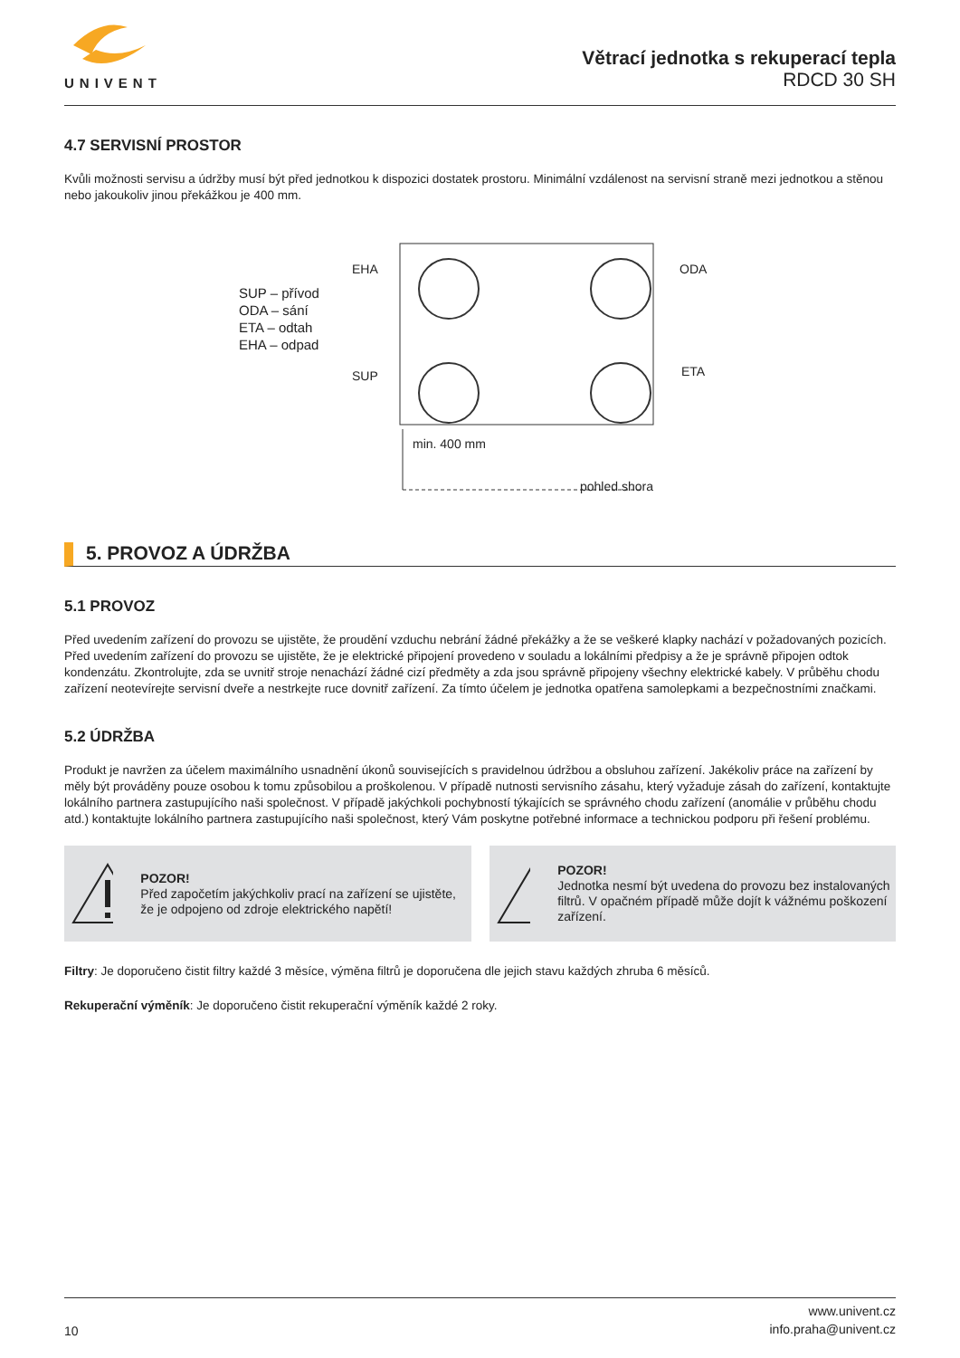UNIVENT
Větrací jednotka s rekuperací tepla
RDCD 30 SH
4.7 SERVISNÍ PROSTOR
Kvůli možnosti servisu a údržby musí být před jednotkou k dispozici dostatek prostoru. Minimální vzdálenost na servisní straně mezi jednotkou a stěnou nebo jakoukoliv jinou překážkou je 400 mm.
SUP – přívod
ODA – sání
ETA – odtah
EHA – odpad
EHA ODA
SUP ETA
min. 400 mm
pohled shora
5. PROVOZ A ÚDRŽBA
5.1 PROVOZ
Před uvedením zařízení do provozu se ujistěte, že proudění vzduchu nebrání žádné překážky a že se veškeré klapky nachází v požadovaných pozicích. Před uvedením zařízení do provozu se ujistěte, že je elektrické připojení provedeno v souladu a lokálními předpisy a že je správně připojen odtok kondenzátu. Zkontrolujte, zda se uvnitř stroje nenachází žádné cizí předměty a zda jsou správně připojeny všechny elektrické kabely. V průběhu chodu zařízení neotevírejte servisní dveře a nestrkejte ruce dovnitř zařízení. Za tímto účelem je jednotka opatřena samolepkami a bezpečnostními značkami.
5.2 ÚDRŽBA
Produkt je navržen za účelem maximálního usnadnění úkonů souvisejících s pravidelnou údržbou a obsluhou zařízení. Jakékoliv práce na zařízení by měly být prováděny pouze osobou k tomu způsobilou a proškolenou. V případě nutnosti servisního zásahu, který vyžaduje zásah do zařízení, kontaktujte lokálního partnera zastupujícího naši společnost. V případě jakýchkoli pochybností týkajících se správného chodu zařízení (anomálie v průběhu chodu atd.) kontaktujte lokálního partnera zastupujícího naši společnost, který Vám poskytne potřebné informace a technickou podporu při řešení problému.
POZOR!
Před započetím jakýchkoliv prací na zařízení se ujistěte, že je odpojeno od zdroje elektrického napětí!
POZOR!
Jednotka nesmí být uvedena do provozu bez instalovaných filtrů. V opačném případě může dojít k vážnému poškození zařízení.
Filtry: Je doporučeno čistit filtry každé 3 měsíce, výměna filtrů je doporučena dle jejich stavu každých zhruba 6 měsíců.
Rekuperační výměník: Je doporučeno čistit rekuperační výměník každé 2 roky.
10
www.univent.cz
info.praha@univent.cz